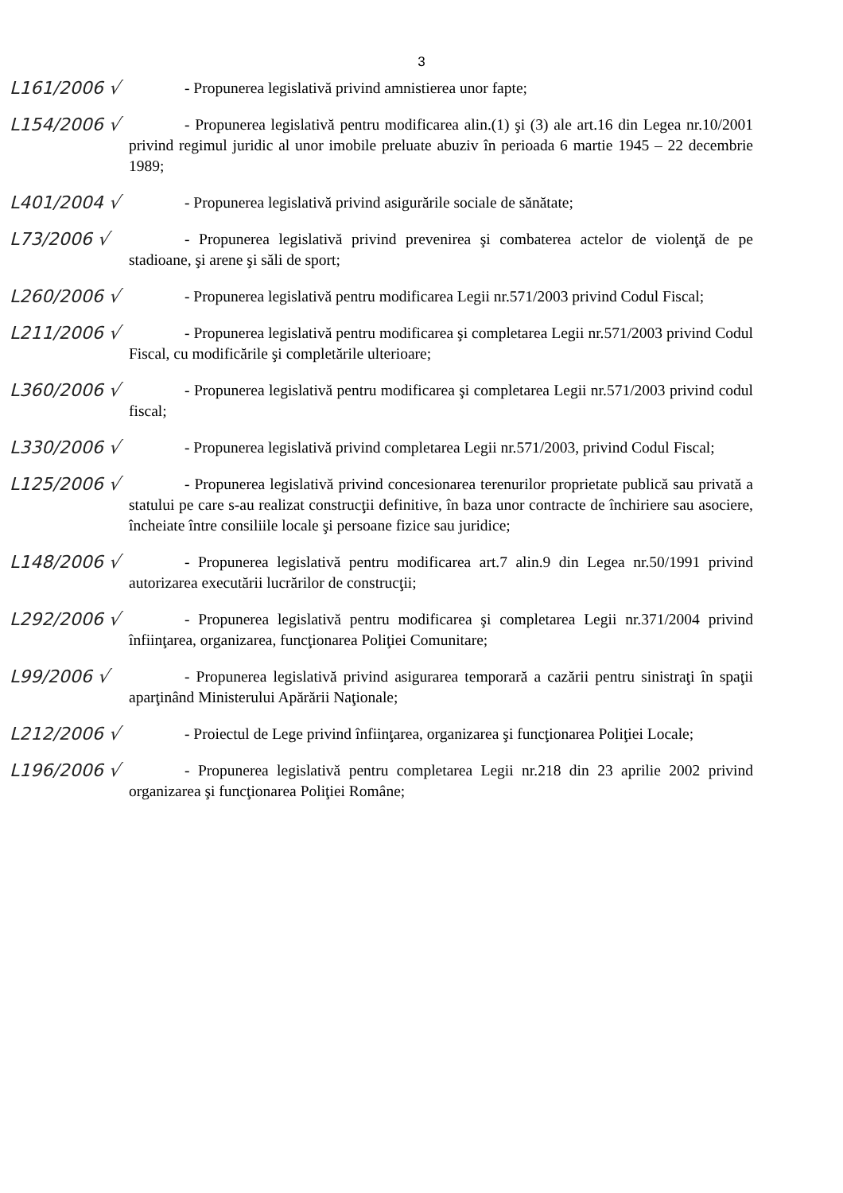3
L161/2006 √
- Propunerea legislativă privind amnistierea unor fapte;
L154/2006 √
- Propunerea legislativă pentru modificarea alin.(1) şi (3) ale art.16 din Legea nr.10/2001 privind regimul juridic al unor imobile preluate abuziv în perioada 6 martie 1945 – 22 decembrie 1989;
L401/2004 √
- Propunerea legislativă privind asigurările sociale de sănătate;
L73/2006 √
- Propunerea legislativă privind prevenirea şi combaterea actelor de violenţă de pe stadioane, şi arene şi săli de sport;
L260/2006 √
- Propunerea legislativă pentru modificarea Legii nr.571/2003 privind Codul Fiscal;
L211/2006 √
- Propunerea legislativă pentru modificarea şi completarea Legii nr.571/2003 privind Codul Fiscal, cu modificările şi completările ulterioare;
L360/2006 √
- Propunerea legislativă pentru modificarea şi completarea Legii nr.571/2003 privind codul fiscal;
L330/2006 √
- Propunerea legislativă privind completarea Legii nr.571/2003, privind Codul Fiscal;
L125/2006 √
- Propunerea legislativă privind concesionarea terenurilor proprietate publică sau privată a statului pe care s-au realizat construcţii definitive, în baza unor contracte de închiriere sau asociere, încheiate între consiliile locale şi persoane fizice sau juridice;
L148/2006 √
- Propunerea legislativă pentru modificarea art.7 alin.9 din Legea nr.50/1991 privind autorizarea executării lucrărilor de construcţii;
L292/2006 √
- Propunerea legislativă pentru modificarea şi completarea Legii nr.371/2004 privind înfiinţarea, organizarea, funcţionarea Poliţiei Comunitare;
L99/2006 √
- Propunerea legislativă privind asigurarea temporară a cazării pentru sinistraţi în spaţii aparţinând Ministerului Apărării Naţionale;
L212/2006 √
- Proiectul de Lege privind înfiinţarea, organizarea şi funcţionarea Poliţiei Locale;
L196/2006 √
- Propunerea legislativă pentru completarea Legii nr.218 din 23 aprilie 2002 privind organizarea şi funcţionarea Poliţiei Române;